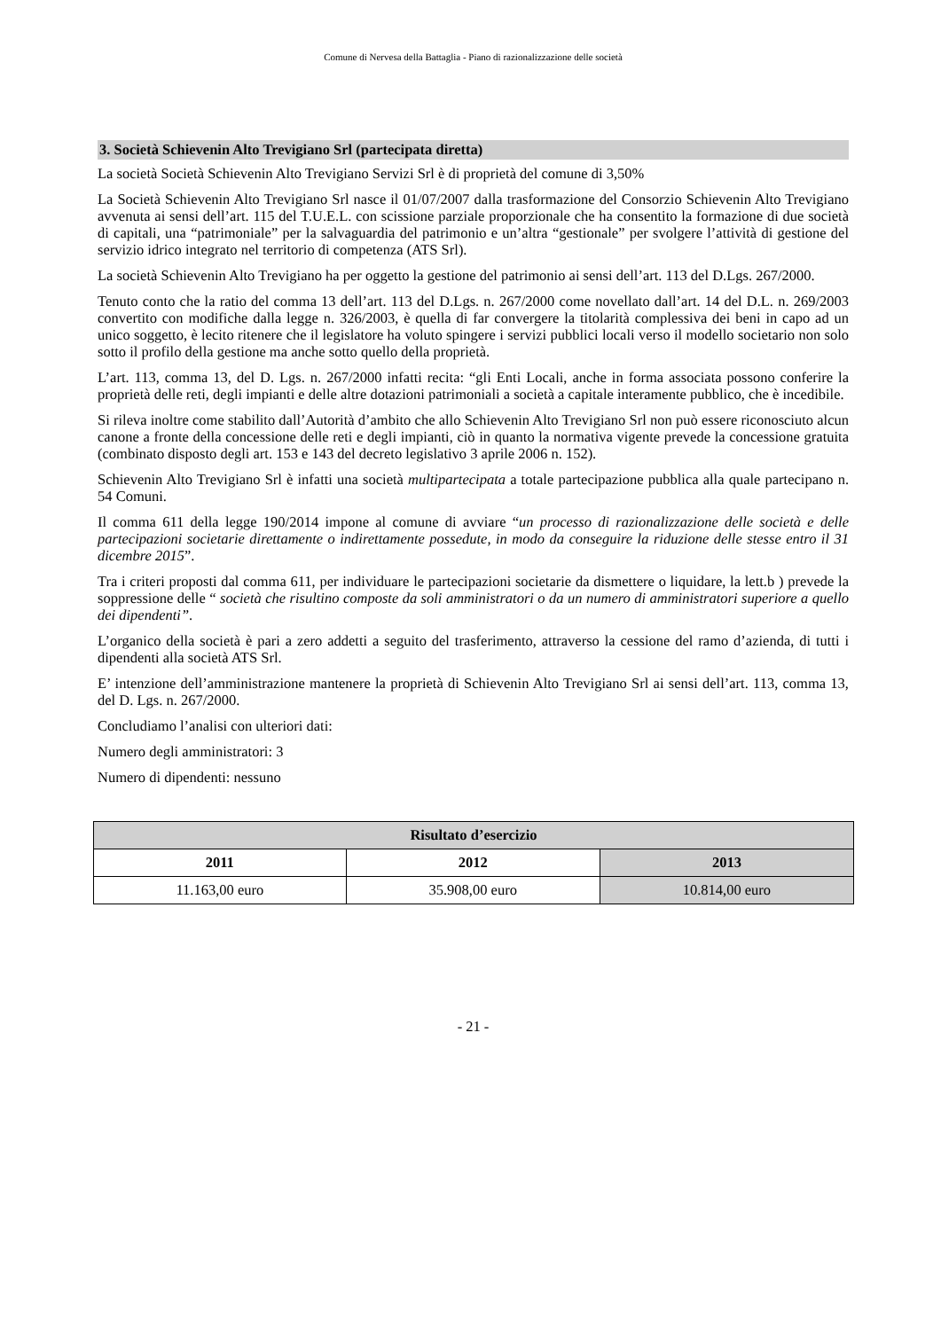Comune di Nervesa della Battaglia - Piano di razionalizzazione delle società
3. Società Schievenin Alto Trevigiano Srl (partecipata diretta)
La società Società Schievenin Alto Trevigiano Servizi Srl è di proprietà del comune di 3,50%
La Società Schievenin Alto Trevigiano Srl nasce il 01/07/2007 dalla trasformazione del Consorzio Schievenin Alto Trevigiano avvenuta ai sensi dell’art. 115 del T.U.E.L. con scissione parziale proporzionale che ha consentito la formazione di due società di capitali, una “patrimoniale” per la salvaguardia del patrimonio e un’altra “gestionale” per svolgere l’attività di gestione del servizio idrico integrato nel territorio di competenza (ATS Srl).
La società Schievenin Alto Trevigiano ha per oggetto la gestione del patrimonio ai sensi dell’art. 113 del D.Lgs. 267/2000.
Tenuto conto che la ratio del comma 13 dell’art. 113 del D.Lgs. n. 267/2000 come novellato dall’art. 14 del D.L. n. 269/2003 convertito con modifiche dalla legge n. 326/2003, è quella di far convergere la titolarità complessiva dei beni in capo ad un unico soggetto, è lecito ritenere che il legislatore ha voluto spingere i servizi pubblici locali verso il modello societario non solo sotto il profilo della gestione ma anche sotto quello della proprietà.
L’art. 113, comma 13, del D. Lgs. n. 267/2000 infatti recita: “gli Enti Locali, anche in forma associata possono conferire la proprietà delle reti, degli impianti e delle altre dotazioni patrimoniali a società a capitale interamente pubblico, che è incedibile.
Si rileva inoltre come stabilito dall’Autorità d’ambito che allo Schievenin Alto Trevigiano Srl non può essere riconosciuto alcun canone a fronte della concessione delle reti e degli impianti, ciò in quanto la normativa vigente prevede la concessione gratuita (combinato disposto degli art. 153 e 143 del decreto legislativo 3 aprile 2006 n. 152).
Schievenin Alto Trevigiano Srl è infatti una società multipartecipata a totale partecipazione pubblica alla quale partecipano n. 54 Comuni.
Il comma 611 della legge 190/2014 impone al comune di avviare “un processo di razionalizzazione delle società e delle partecipazioni societarie direttamente o indirettamente possedute, in modo da conseguire la riduzione delle stesse entro il 31 dicembre 2015”.
Tra i criteri proposti dal comma 611, per individuare le partecipazioni societarie da dismettere o liquidare, la lett.b ) prevede la soppressione delle “ società che risultino composte da soli amministratori o da un numero di amministratori superiore a quello dei dipendenti”.
L’organico della società è pari a zero addetti a seguito del trasferimento, attraverso la cessione del ramo d’azienda, di tutti i dipendenti alla società ATS Srl.
E’ intenzione dell’amministrazione mantenere la proprietà di Schievenin Alto Trevigiano Srl ai sensi dell’art. 113, comma 13, del D. Lgs. n. 267/2000.
Concludiamo l’analisi con ulteriori dati:
Numero degli amministratori: 3
Numero di dipendenti: nessuno
| Risultato d’esercizio | | |
| --- | --- | --- |
| 2011 | 2012 | 2013 |
| 11.163,00 euro | 35.908,00 euro | 10.814,00 euro |
- 21 -